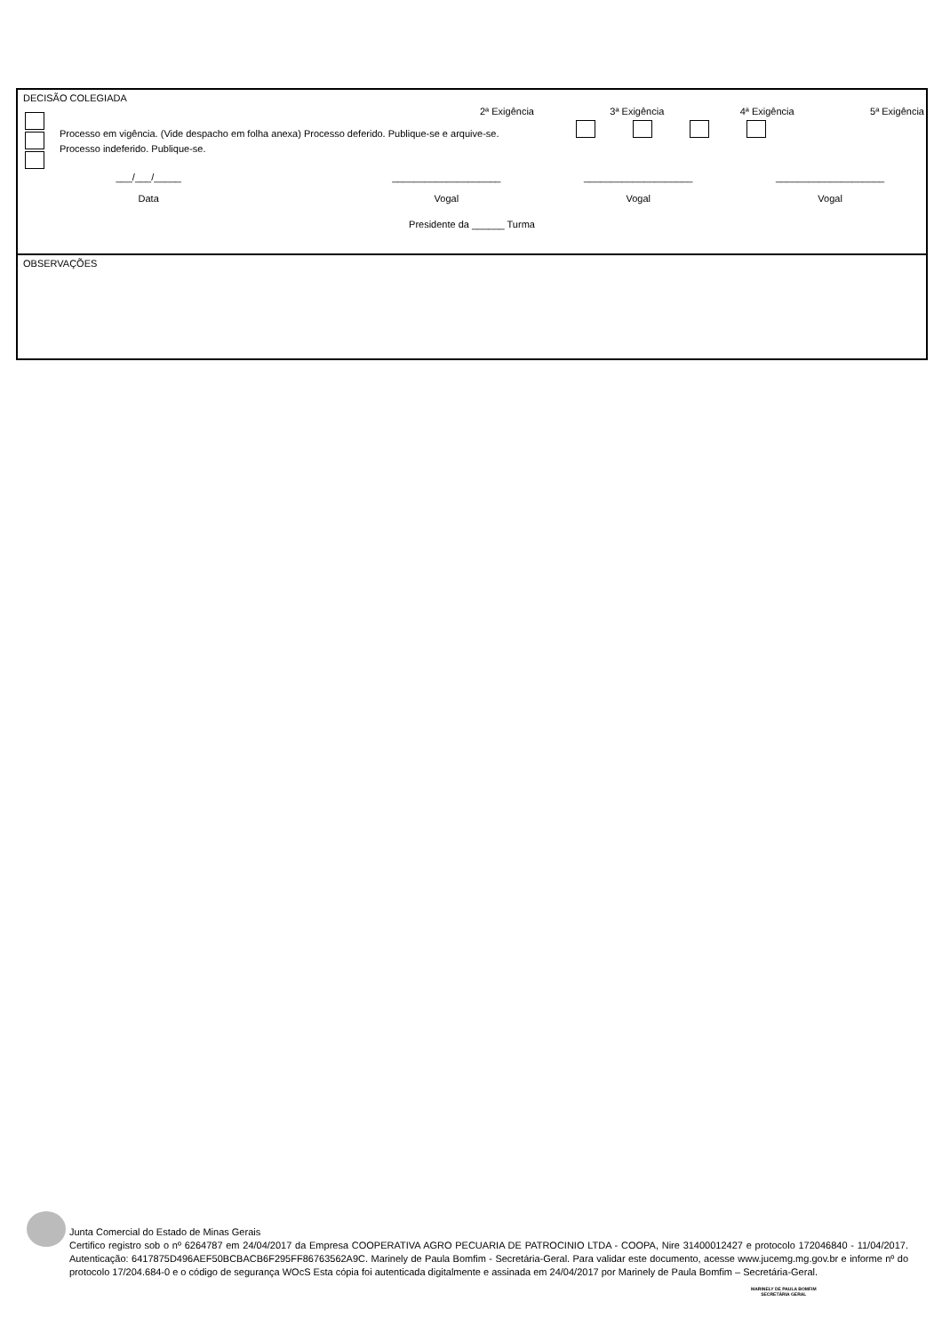DECISÃO COLEGIADA
2ª Exigência 3ª Exigência 4ª Exigência 5ª Exigência
Processo em vigência. (Vide despacho em folha anexa) Processo deferido. Publique-se e arquive-se.
Processo indeferido. Publique-se.
___/___/_____
Data
____________________
Vogal
____________________
Vogal
____________________
Vogal
Presidente da ______ Turma
OBSERVAÇÕES
Junta Comercial do Estado de Minas Gerais
Certifico registro sob o nº 6264787 em 24/04/2017 da Empresa COOPERATIVA AGRO PECUARIA DE PATROCINIO LTDA - COOPA, Nire 31400012427 e protocolo 172046840 - 11/04/2017. Autenticação: 6417875D496AEF50BCBACB6F295FF86763562A9C. Marinely de Paula Bomfim - Secretária-Geral. Para validar este documento, acesse www.jucemg.mg.gov.br e informe nº do protocolo 17/204.684-0 e o código de segurança WOcS Esta cópia foi autenticada digitalmente e assinada em 24/04/2017 por Marinely de Paula Bomfim – Secretária-Geral.
MARINELY DE PAULA BOMFIM
SECRETÁRIA GERAL